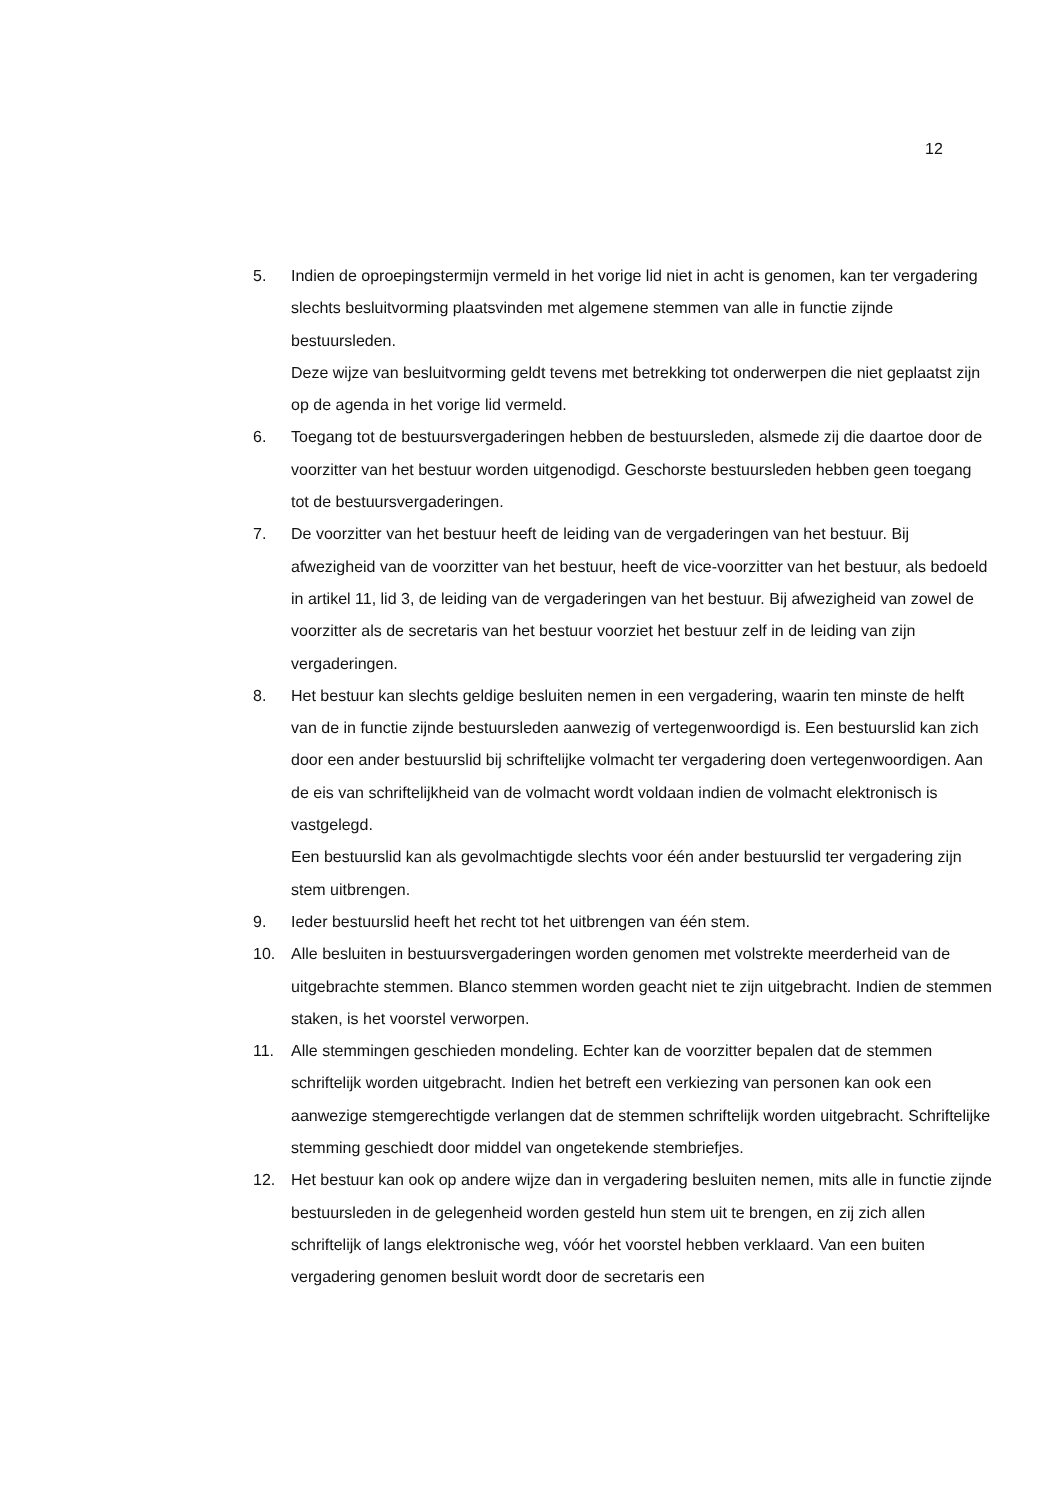12
5. Indien de oproepingstermijn vermeld in het vorige lid niet in acht is genomen, kan ter vergadering slechts besluitvorming plaatsvinden met algemene stemmen van alle in functie zijnde bestuursleden.
Deze wijze van besluitvorming geldt tevens met betrekking tot onderwerpen die niet geplaatst zijn op de agenda in het vorige lid vermeld.
6. Toegang tot de bestuursvergaderingen hebben de bestuursleden, alsmede zij die daartoe door de voorzitter van het bestuur worden uitgenodigd. Geschorste bestuursleden hebben geen toegang tot de bestuursvergaderingen.
7. De voorzitter van het bestuur heeft de leiding van de vergaderingen van het bestuur. Bij afwezigheid van de voorzitter van het bestuur, heeft de vice-voorzitter van het bestuur, als bedoeld in artikel 11, lid 3, de leiding van de vergaderingen van het bestuur. Bij afwezigheid van zowel de voorzitter als de secretaris van het bestuur voorziet het bestuur zelf in de leiding van zijn vergaderingen.
8. Het bestuur kan slechts geldige besluiten nemen in een vergadering, waarin ten minste de helft van de in functie zijnde bestuursleden aanwezig of vertegenwoordigd is. Een bestuurslid kan zich door een ander bestuurslid bij schriftelijke volmacht ter vergadering doen vertegenwoordigen. Aan de eis van schriftelijkheid van de volmacht wordt voldaan indien de volmacht elektronisch is vastgelegd.
Een bestuurslid kan als gevolmachtigde slechts voor één ander bestuurslid ter vergadering zijn stem uitbrengen.
9. Ieder bestuurslid heeft het recht tot het uitbrengen van één stem.
10. Alle besluiten in bestuursvergaderingen worden genomen met volstrekte meerderheid van de uitgebrachte stemmen. Blanco stemmen worden geacht niet te zijn uitgebracht. Indien de stemmen staken, is het voorstel verworpen.
11. Alle stemmingen geschieden mondeling. Echter kan de voorzitter bepalen dat de stemmen schriftelijk worden uitgebracht. Indien het betreft een verkiezing van personen kan ook een aanwezige stemgerechtigde verlangen dat de stemmen schriftelijk worden uitgebracht. Schriftelijke stemming geschiedt door middel van ongetekende stembriefjes.
12. Het bestuur kan ook op andere wijze dan in vergadering besluiten nemen, mits alle in functie zijnde bestuursleden in de gelegenheid worden gesteld hun stem uit te brengen, en zij zich allen schriftelijk of langs elektronische weg, vóór het voorstel hebben verklaard. Van een buiten vergadering genomen besluit wordt door de secretaris een